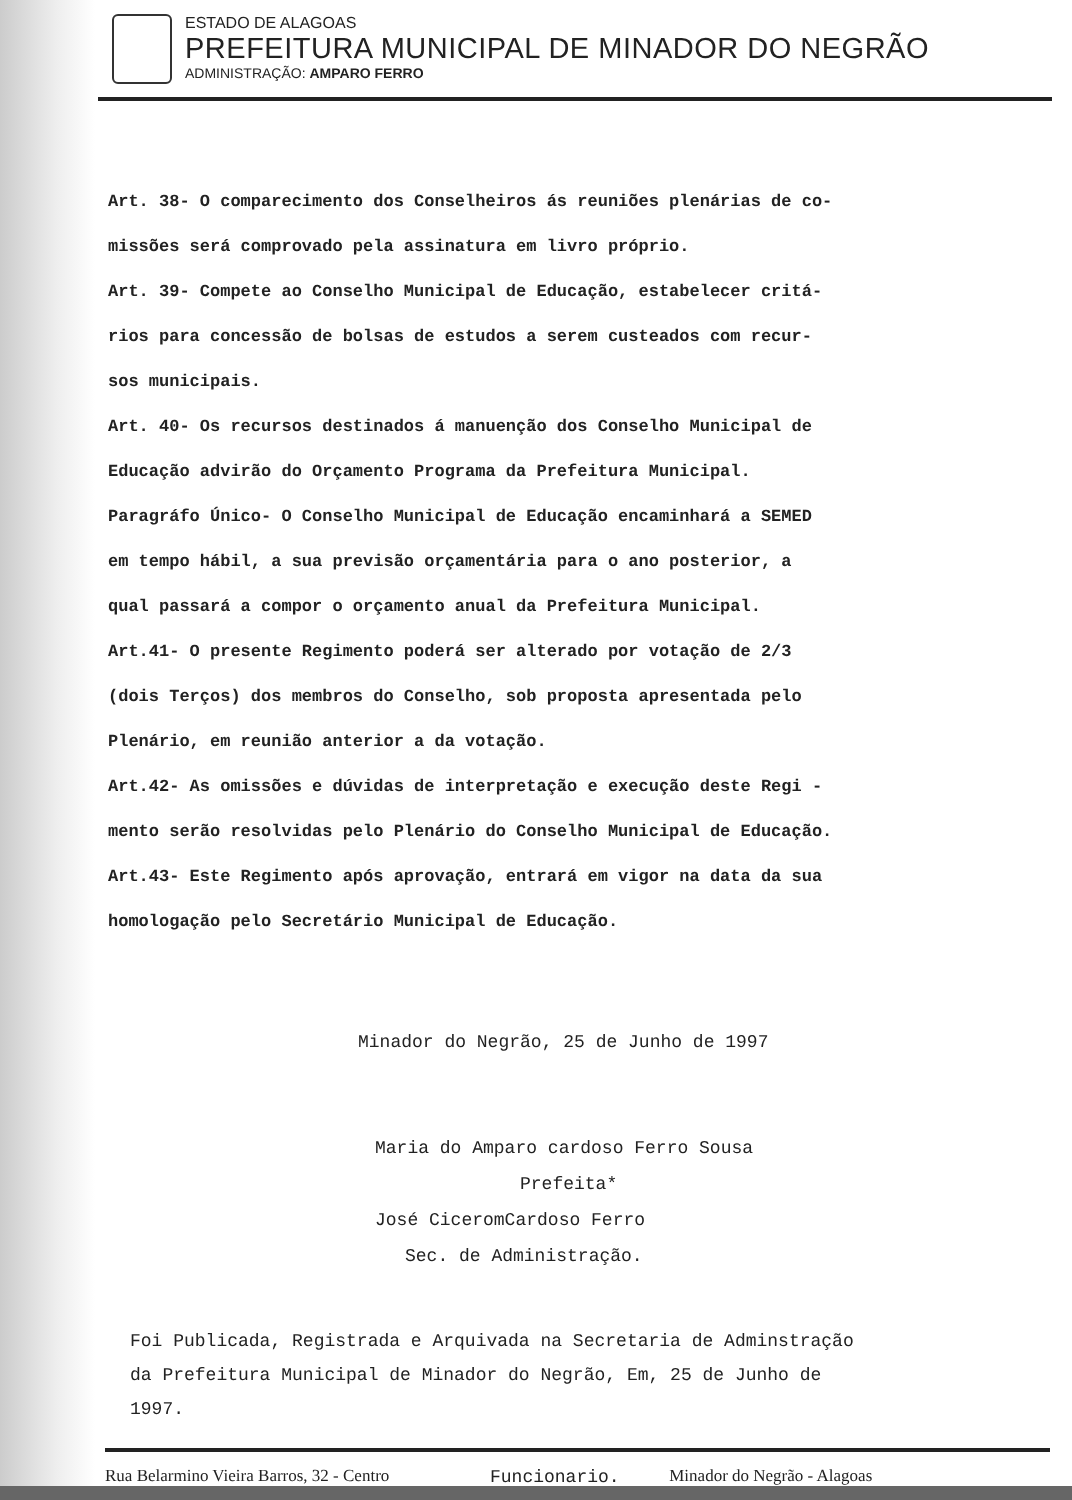ESTADO DE ALAGOAS
PREFEITURA MUNICIPAL DE MINADOR DO NEGRÃO
ADMINISTRAÇÃO: AMPARO FERRO
Art. 38- O comparecimento dos Conselheiros ás reuniões plenárias de co-
missões será comprovado pela assinatura em livro próprio.
Art. 39- Compete ao Conselho Municipal de Educação, estabelecer critá-
rios para concessão de bolsas de estudos a serem custeados com recur-
sos municipais.
Art. 40- Os recursos destinados á manuenção dos Conselho Municipal de
Educação advirão do Orçamento Programa da Prefeitura Municipal.
Paragráfo Único- O Conselho Municipal de Educação encaminhará a SEMED
em tempo hábil, a sua previsão orçamentária para o ano posterior, a
qual passará a compor o orçamento anual da Prefeitura Municipal.
Art.41- O presente Regimento poderá ser alterado por votação de 2/3
(dois Terços) dos membros do Conselho, sob proposta apresentada pelo
Plenário, em reunião anterior a da votação.
Art.42- As omissões e dúvidas de interpretação e execução deste Regi -
mento serão resolvidas pelo Plenário do Conselho Municipal de Educação.
Art.43- Este Regimento após aprovação, entrará em vigor na data da sua
homologação pelo Secretário Municipal de Educação.
Minador do Negrão, 25 de Junho de 1997
Maria do Amparo cardoso Ferro Sousa
Prefeita*
José CiceromCardoso Ferro
Sec. de Administração.
Foi Publicada, Registrada e Arquivada na Secretaria de Adminstração
da Prefeitura Municipal de Minador do Negrão, Em, 25 de Junho de
1997.
Funcionario.
Rua Belarmino Vieira Barros, 32 - Centro Minador do Negrão - Alagoas